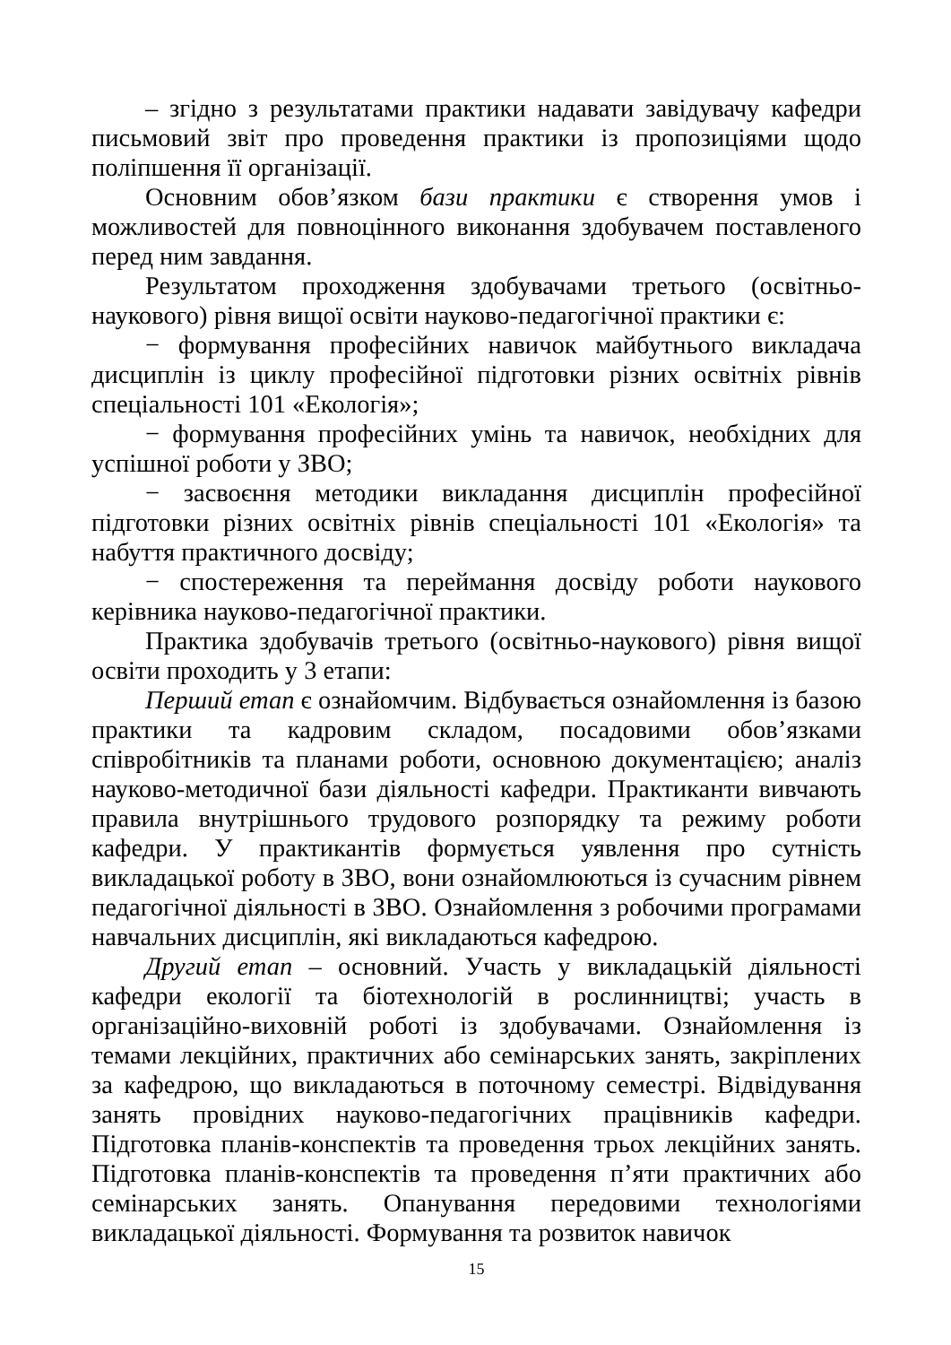– згідно з результатами практики надавати завідувачу кафедри письмовий звіт про проведення практики із пропозиціями щодо поліпшення її організації.
Основним обов’язком бази практики є створення умов і можливостей для повноцінного виконання здобувачем поставленого перед ним завдання.
Результатом проходження здобувачами третього (освітньо-наукового) рівня вищої освіти науково-педагогічної практики є:
− формування професійних навичок майбутнього викладача дисциплін із циклу професійної підготовки різних освітніх рівнів спеціальності 101 «Екологія»;
− формування професійних умінь та навичок, необхідних для успішної роботи у ЗВО;
− засвоєння методики викладання дисциплін професійної підготовки різних освітніх рівнів спеціальності 101 «Екологія» та набуття практичного досвіду;
− спостереження та переймання досвіду роботи наукового керівника науково-педагогічної практики.
Практика здобувачів третього (освітньо-наукового) рівня вищої освіти проходить у 3 етапи:
Перший етап є ознайомчим. Відбувається ознайомлення із базою практики та кадровим складом, посадовими обов’язками співробітників та планами роботи, основною документацією; аналіз науково-методичної бази діяльності кафедри. Практиканти вивчають правила внутрішнього трудового розпорядку та режиму роботи кафедри. У практикантів формується уявлення про сутність викладацької роботу в ЗВО, вони ознайомлюються із сучасним рівнем педагогічної діяльності в ЗВО. Ознайомлення з робочими програмами навчальних дисциплін, які викладаються кафедрою.
Другий етап – основний. Участь у викладацькій діяльності кафедри екології та біотехнологій в рослинництві; участь в організаційно-виховній роботі із здобувачами. Ознайомлення із темами лекційних, практичних або семінарських занять, закріплених за кафедрою, що викладаються в поточному семестрі. Відвідування занять провідних науково-педагогічних працівників кафедри. Підготовка планів-конспектів та проведення трьох лекційних занять. Підготовка планів-конспектів та проведення п’яти практичних або семінарських занять. Опанування передовими технологіями викладацької діяльності. Формування та розвиток навичок
15